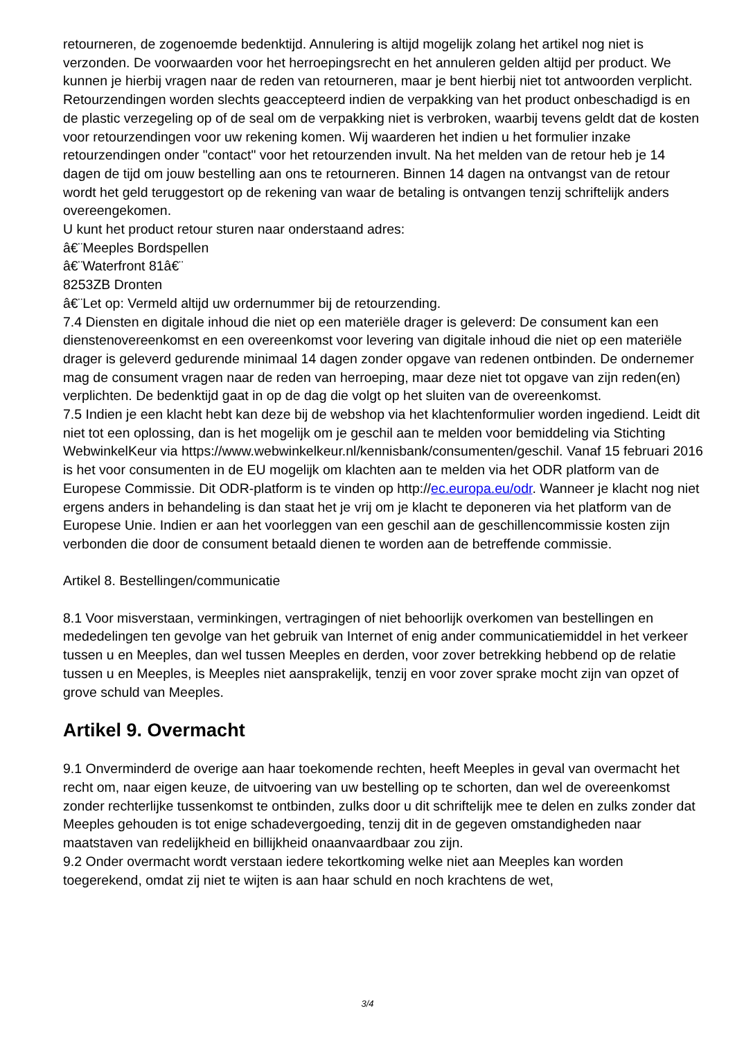retourneren, de zogenoemde bedenktijd. Annulering is altijd mogelijk zolang het artikel nog niet is verzonden. De voorwaarden voor het herroepingsrecht en het annuleren gelden altijd per product. We kunnen je hierbij vragen naar de reden van retourneren, maar je bent hierbij niet tot antwoorden verplicht. Retourzendingen worden slechts geaccepteerd indien de verpakking van het product onbeschadigd is en de plastic verzegeling op of de seal om de verpakking niet is verbroken, waarbij tevens geldt dat de kosten voor retourzendingen voor uw rekening komen. Wij waarderen het indien u het formulier inzake retourzendingen onder "contact" voor het retourzenden invult. Na het melden van de retour heb je 14 dagen de tijd om jouw bestelling aan ons te retourneren. Binnen 14 dagen na ontvangst van de retour wordt het geld teruggestort op de rekening van waar de betaling is ontvangen tenzij schriftelijk anders overeengekomen.
U kunt het product retour sturen naar onderstaand adres:
â€¨Meeples Bordspellen
â€¨Waterfront 81â€¨
8253ZB Dronten
â€¨Let op: Vermeld altijd uw ordernummer bij de retourzending.
7.4 Diensten en digitale inhoud die niet op een materiële drager is geleverd: De consument kan een dienstenovereenkomst en een overeenkomst voor levering van digitale inhoud die niet op een materiële drager is geleverd gedurende minimaal 14 dagen zonder opgave van redenen ontbinden. De ondernemer mag de consument vragen naar de reden van herroeping, maar deze niet tot opgave van zijn reden(en) verplichten. De bedenktijd gaat in op de dag die volgt op het sluiten van de overeenkomst.
7.5 Indien je een klacht hebt kan deze bij de webshop via het klachtenformulier worden ingediend. Leidt dit niet tot een oplossing, dan is het mogelijk om je geschil aan te melden voor bemiddeling via Stichting WebwinkelKeur via https://www.webwinkelkeur.nl/kennisbank/consumenten/geschil. Vanaf 15 februari 2016 is het voor consumenten in de EU mogelijk om klachten aan te melden via het ODR platform van de Europese Commissie. Dit ODR-platform is te vinden op http://ec.europa.eu/odr. Wanneer je klacht nog niet ergens anders in behandeling is dan staat het je vrij om je klacht te deponeren via het platform van de Europese Unie. Indien er aan het voorleggen van een geschil aan de geschillencommissie kosten zijn verbonden die door de consument betaald dienen te worden aan de betreffende commissie.
Artikel 8. Bestellingen/communicatie
8.1 Voor misverstaan, verminkingen, vertragingen of niet behoorlijk overkomen van bestellingen en mededelingen ten gevolge van het gebruik van Internet of enig ander communicatiemiddel in het verkeer tussen u en Meeples, dan wel tussen Meeples en derden, voor zover betrekking hebbend op de relatie tussen u en Meeples, is Meeples niet aansprakelijk, tenzij en voor zover sprake mocht zijn van opzet of grove schuld van Meeples.
Artikel 9. Overmacht
9.1 Onverminderd de overige aan haar toekomende rechten, heeft Meeples in geval van overmacht het recht om, naar eigen keuze, de uitvoering van uw bestelling op te schorten, dan wel de overeenkomst zonder rechterlijke tussenkomst te ontbinden, zulks door u dit schriftelijk mee te delen en zulks zonder dat Meeples gehouden is tot enige schadevergoeding, tenzij dit in de gegeven omstandigheden naar maatstaven van redelijkheid en billijkheid onaanvaardbaar zou zijn.
9.2 Onder overmacht wordt verstaan iedere tekortkoming welke niet aan Meeples kan worden toegerekend, omdat zij niet te wijten is aan haar schuld en noch krachtens de wet,
3/4